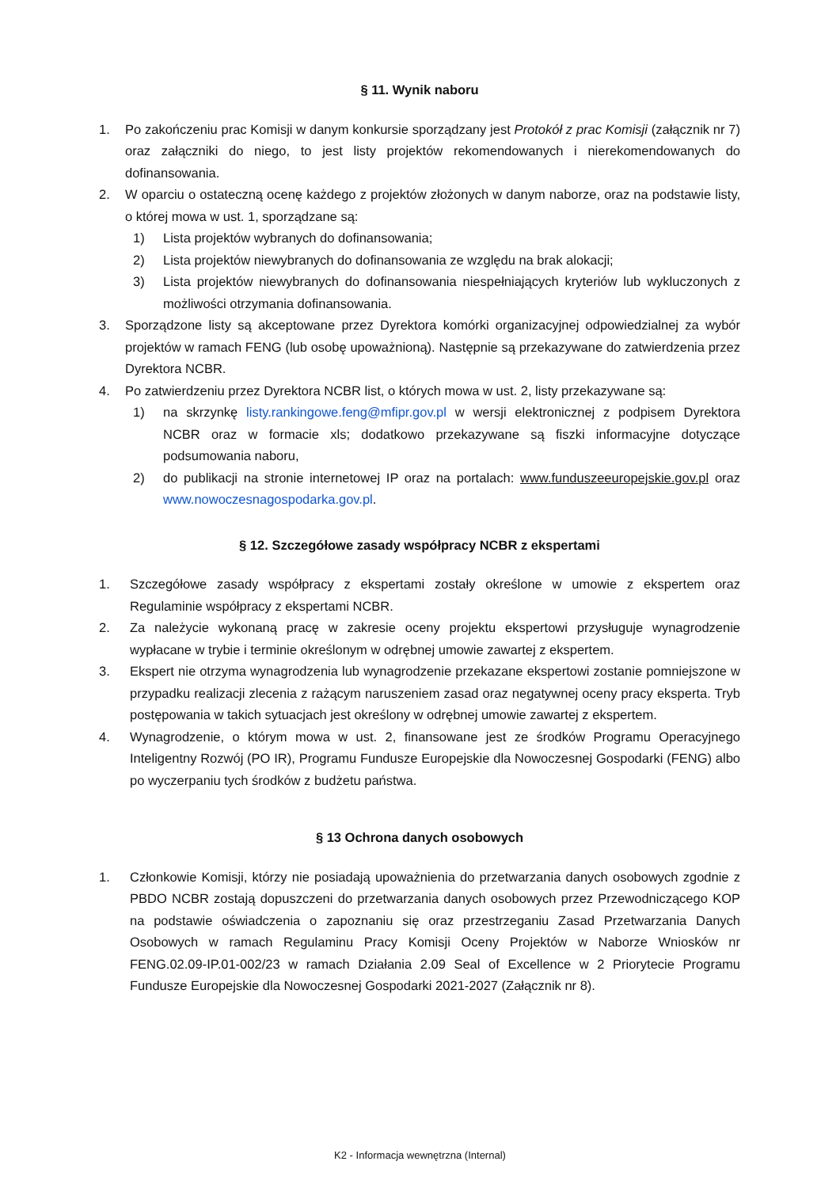§ 11. Wynik naboru
1. Po zakończeniu prac Komisji w danym konkursie sporządzany jest Protokół z prac Komisji (załącznik nr 7) oraz załączniki do niego, to jest listy projektów rekomendowanych i nierekomendowanych do dofinansowania.
2. W oparciu o ostateczną ocenę każdego z projektów złożonych w danym naborze, oraz na podstawie listy, o której mowa w ust. 1, sporządzane są:
1) Lista projektów wybranych do dofinansowania;
2) Lista projektów niewybranych do dofinansowania ze względu na brak alokacji;
3) Lista projektów niewybranych do dofinansowania niespełniających kryteriów lub wykluczonych z możliwości otrzymania dofinansowania.
3. Sporządzone listy są akceptowane przez Dyrektora komórki organizacyjnej odpowiedzialnej za wybór projektów w ramach FENG (lub osobę upoważnioną). Następnie są przekazywane do zatwierdzenia przez Dyrektora NCBR.
4. Po zatwierdzeniu przez Dyrektora NCBR list, o których mowa w ust. 2, listy przekazywane są:
1) na skrzynkę listy.rankingowe.feng@mfipr.gov.pl w wersji elektronicznej z podpisem Dyrektora NCBR oraz w formacie xls; dodatkowo przekazywane są fiszki informacyjne dotyczące podsumowania naboru,
2) do publikacji na stronie internetowej IP oraz na portalach: www.funduszeeuropejskie.gov.pl oraz www.nowoczesnagospodarka.gov.pl.
§ 12. Szczegółowe zasady współpracy NCBR z ekspertami
1. Szczegółowe zasady współpracy z ekspertami zostały określone w umowie z ekspertem oraz Regulaminie współpracy z ekspertami NCBR.
2. Za należycie wykonaną pracę w zakresie oceny projektu ekspertowi przysługuje wynagrodzenie wypłacane w trybie i terminie określonym w odrębnej umowie zawartej z ekspertem.
3. Ekspert nie otrzyma wynagrodzenia lub wynagrodzenie przekazane ekspertowi zostanie pomniejszone w przypadku realizacji zlecenia z rażącym naruszeniem zasad oraz negatywnej oceny pracy eksperta. Tryb postępowania w takich sytuacjach jest określony w odrębnej umowie zawartej z ekspertem.
4. Wynagrodzenie, o którym mowa w ust. 2, finansowane jest ze środków Programu Operacyjnego Inteligentny Rozwój (PO IR), Programu Fundusze Europejskie dla Nowoczesnej Gospodarki (FENG) albo po wyczerpaniu tych środków z budżetu państwa.
§ 13 Ochrona danych osobowych
1. Członkowie Komisji, którzy nie posiadają upoważnienia do przetwarzania danych osobowych zgodnie z PBDO NCBR zostają dopuszczeni do przetwarzania danych osobowych przez Przewodniczącego KOP na podstawie oświadczenia o zapoznaniu się oraz przestrzeganiu Zasad Przetwarzania Danych Osobowych w ramach Regulaminu Pracy Komisji Oceny Projektów w Naborze Wniosków nr FENG.02.09-IP.01-002/23 w ramach Działania 2.09 Seal of Excellence w 2 Priorytecie Programu Fundusze Europejskie dla Nowoczesnej Gospodarki 2021-2027 (Załącznik nr 8).
K2 - Informacja wewnętrzna (Internal)